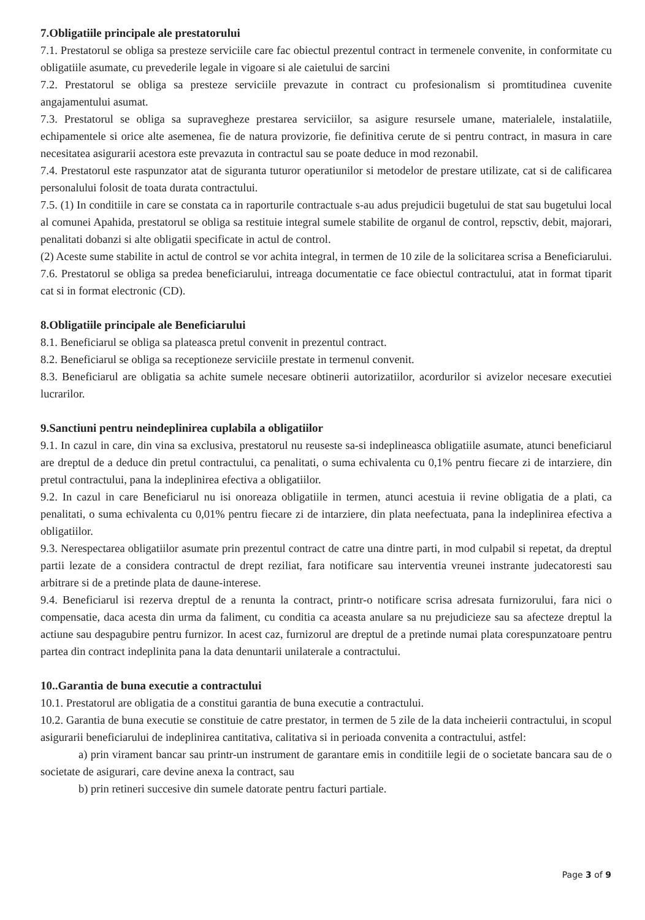7.Obligatiile principale ale prestatorului
7.1. Prestatorul se obliga sa presteze serviciile care fac obiectul prezentul contract in termenele convenite, in conformitate cu obligatiile asumate, cu prevederile legale in vigoare si ale caietului de sarcini
7.2. Prestatorul se obliga sa presteze serviciile prevazute in contract cu profesionalism si promtitudinea cuvenite angajamentului asumat.
7.3. Prestatorul se obliga sa supravegheze prestarea serviciilor, sa asigure resursele umane, materialele, instalatiile, echipamentele si orice alte asemenea, fie de natura provizorie, fie definitiva cerute de si pentru contract, in masura in care necesitatea asigurarii acestora este prevazuta in contractul sau se poate deduce in mod rezonabil.
7.4. Prestatorul este raspunzator atat de siguranta tuturor operatiunilor si metodelor de prestare utilizate, cat si de calificarea personalului folosit de toata durata contractului.
7.5. (1) In conditiile in care se constata ca in raporturile contractuale s-au adus prejudicii bugetului de stat sau bugetului local al comunei Apahida, prestatorul se obliga sa restituie integral sumele stabilite de organul de control, repsctiv, debit, majorari, penalitati dobanzi si alte obligatii specificate in actul de control.
(2) Aceste sume stabilite in actul de control se vor achita integral, in termen de 10 zile de la solicitarea scrisa a Beneficiarului.
7.6. Prestatorul se obliga sa predea beneficiarului, intreaga documentatie ce face obiectul contractului, atat in format tiparit cat si in format electronic (CD).
8.Obligatiile principale ale Beneficiarului
8.1. Beneficiarul se obliga sa plateasca pretul convenit in prezentul contract.
8.2. Beneficiarul se obliga sa receptioneze serviciile prestate in termenul convenit.
8.3. Beneficiarul are obligatia sa achite sumele necesare obtinerii autorizatiilor, acordurilor si avizelor necesare executiei lucrarilor.
9.Sanctiuni pentru neindeplinirea cuplabila a obligatiilor
9.1. In cazul in care, din vina sa exclusiva, prestatorul nu reuseste sa-si indeplineasca obligatiile asumate, atunci beneficiarul are dreptul de a deduce din pretul contractului, ca penalitati, o suma echivalenta cu 0,1% pentru fiecare zi de intarziere, din pretul contractului, pana la indeplinirea efectiva a obligatiilor.
9.2. In cazul in care Beneficiarul nu isi onoreaza obligatiile in termen, atunci acestuia ii revine obligatia de a plati, ca penalitati, o suma echivalenta cu 0,01% pentru fiecare zi de intarziere, din plata neefectuata, pana la indeplinirea efectiva a obligatiilor.
9.3. Nerespectarea obligatiilor asumate prin prezentul contract de catre una dintre parti, in mod culpabil si repetat, da dreptul partii lezate de a considera contractul de drept reziliat, fara notificare sau interventia vreunei instrante judecatoresti sau arbitrare si de a pretinde plata de daune-interese.
9.4. Beneficiarul isi rezerva dreptul de a renunta la contract, printr-o notificare scrisa adresata furnizorului, fara nici o compensatie, daca acesta din urma da faliment, cu conditia ca aceasta anulare sa nu prejudicieze sau sa afecteze dreptul la actiune sau despagubire pentru furnizor. In acest caz, furnizorul are dreptul de a pretinde numai plata corespunzatoare pentru partea din contract indeplinita pana la data denuntarii unilaterale a contractului.
10..Garantia de buna executie a contractului
10.1. Prestatorul are obligatia de a constitui garantia de buna executie a contractului.
10.2. Garantia de buna executie se constituie de catre prestator, in termen de 5 zile de la data incheierii contractului, in scopul asigurarii beneficiarului de indeplinirea cantitativa, calitativa si in perioada convenita a contractului, astfel:
a) prin virament bancar sau printr-un instrument de garantare emis in conditiile legii de o societate bancara sau de o societate de asigurari, care devine anexa la contract, sau
b) prin retineri succesive din sumele datorate pentru facturi partiale.
Page 3 of 9